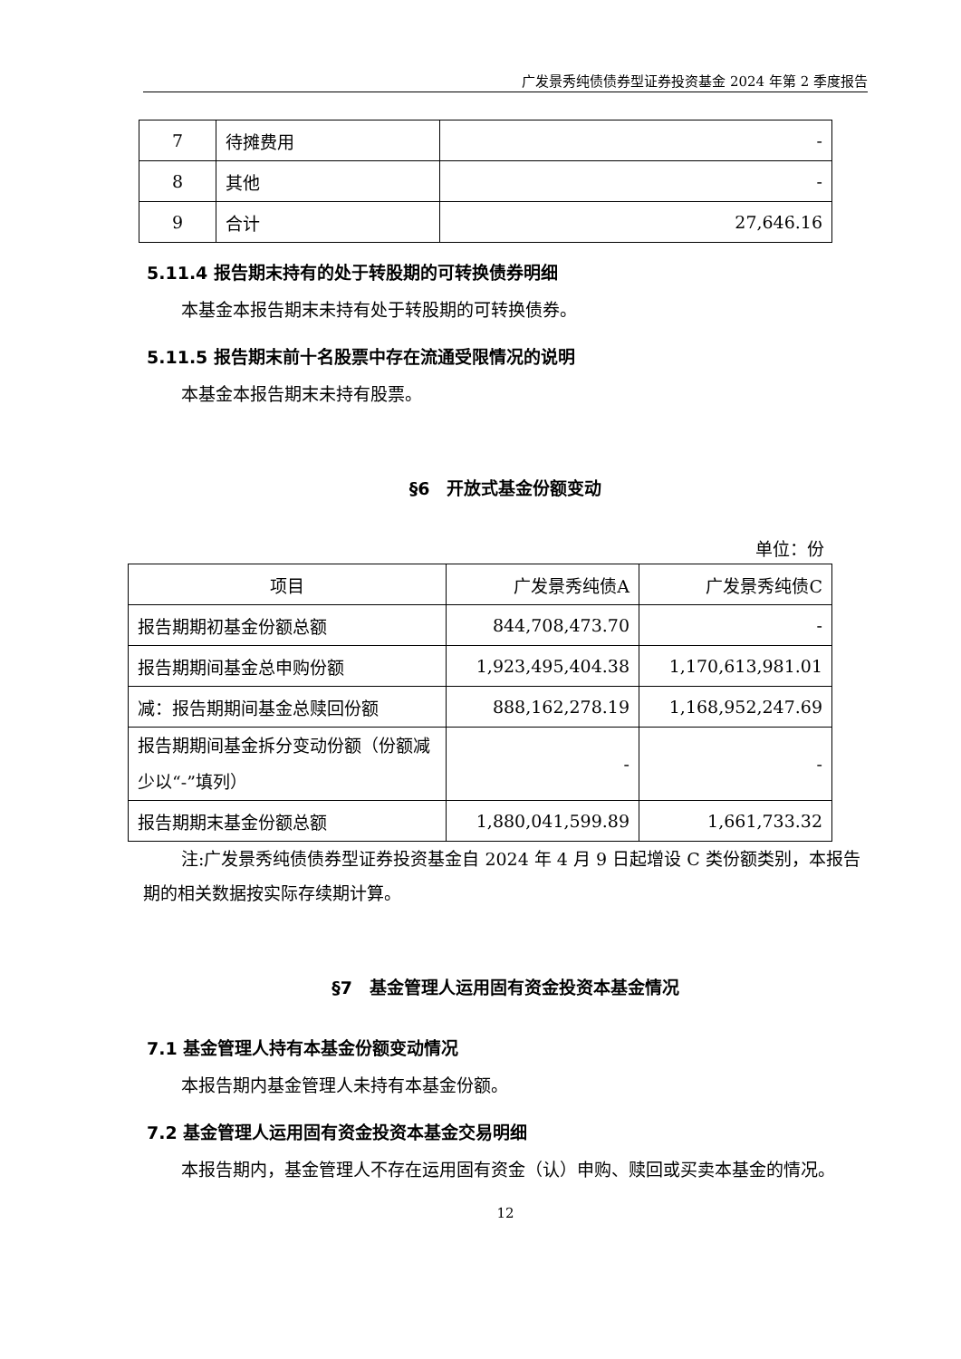广发景秀纯债债券型证券投资基金 2024 年第 2 季度报告
| 7 | 待摊费用 | - |
| 8 | 其他 | - |
| 9 | 合计 | 27,646.16 |
5.11.4 报告期末持有的处于转股期的可转换债券明细
本基金本报告期末未持有处于转股期的可转换债券。
5.11.5 报告期末前十名股票中存在流通受限情况的说明
本基金本报告期末未持有股票。
§6　开放式基金份额变动
单位：份
| 项目 | 广发景秀纯债A | 广发景秀纯债C |
| 报告期期初基金份额总额 | 844,708,473.70 | - |
| 报告期期间基金总申购份额 | 1,923,495,404.38 | 1,170,613,981.01 |
| 减：报告期期间基金总赎回份额 | 888,162,278.19 | 1,168,952,247.69 |
| 报告期期间基金拆分变动份额（份额减少以“-”填列） | - | - |
| 报告期期末基金份额总额 | 1,880,041,599.89 | 1,661,733.32 |
注:广发景秀纯债债券型证券投资基金自 2024 年 4 月 9 日起增设 C 类份额类别，本报告期的相关数据按实际存续期计算。
§7　基金管理人运用固有资金投资本基金情况
7.1 基金管理人持有本基金份额变动情况
本报告期内基金管理人未持有本基金份额。
7.2 基金管理人运用固有资金投资本基金交易明细
本报告期内，基金管理人不存在运用固有资金（认）申购、赎回或买卖本基金的情况。
12